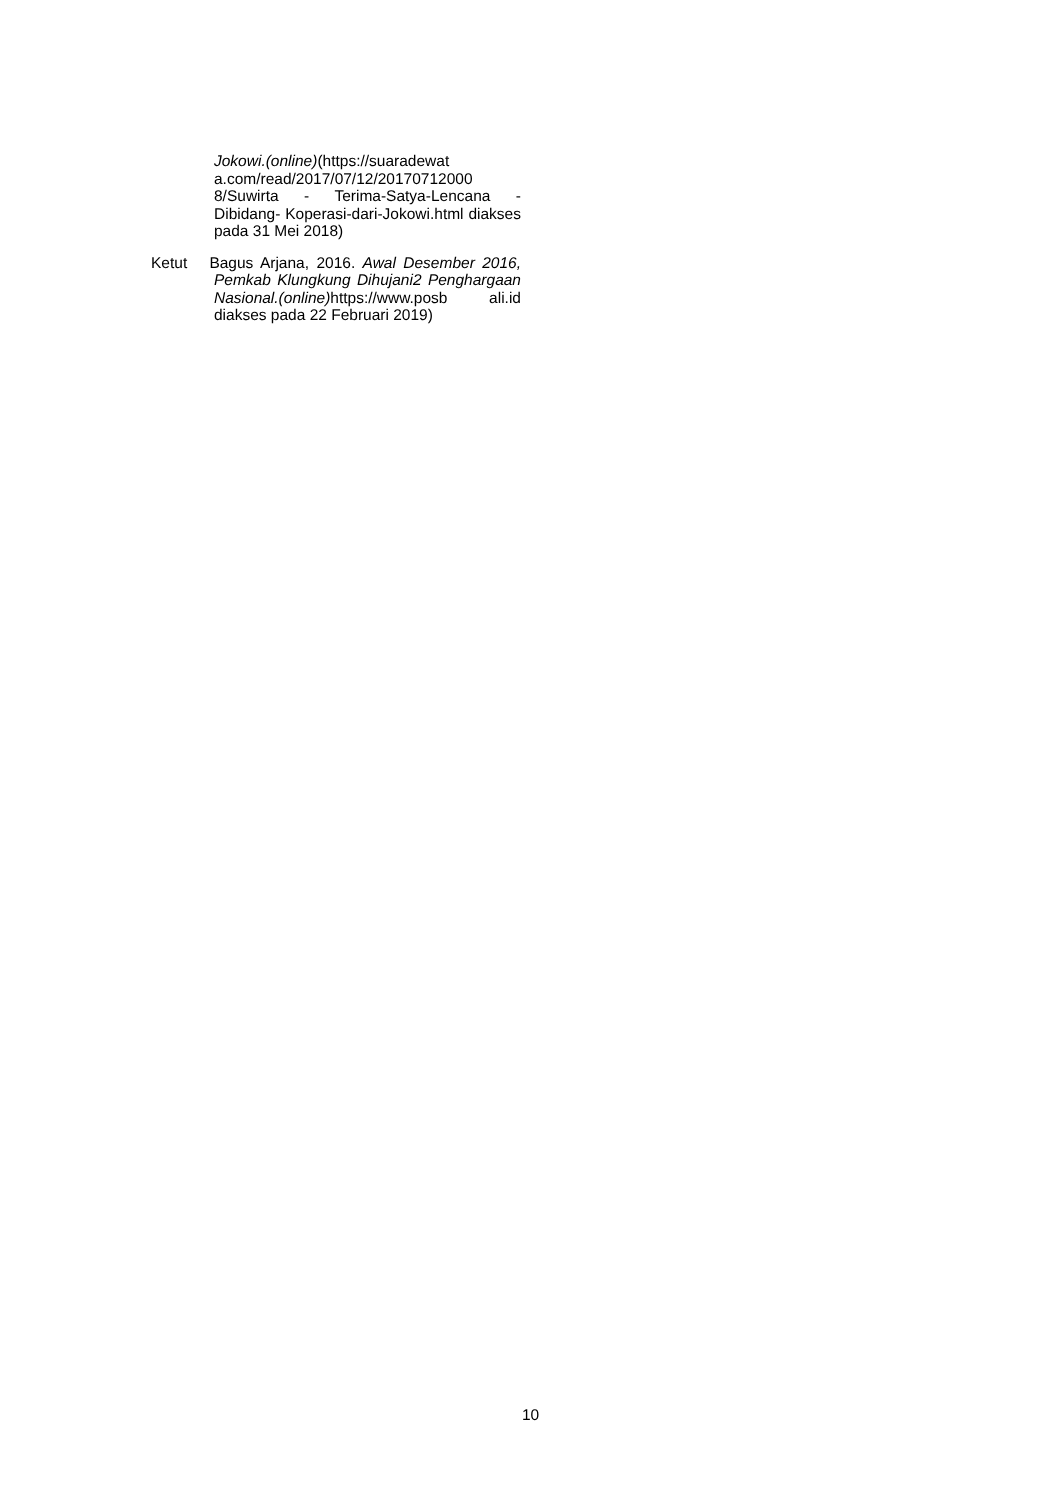Jokowi.(online)(https://suaradewat a.com/read/2017/07/12/20170712000 8/Suwirta - Terima-Satya-Lencana - Dibidang- Koperasi-dari-Jokowi.html diakses pada 31 Mei 2018)
Ketut Bagus Arjana, 2016. Awal Desember 2016, Pemkab Klungkung Dihujani2 Penghargaan Nasional.(online) https://www.posb ali.id diakses pada 22 Februari 2019)
10